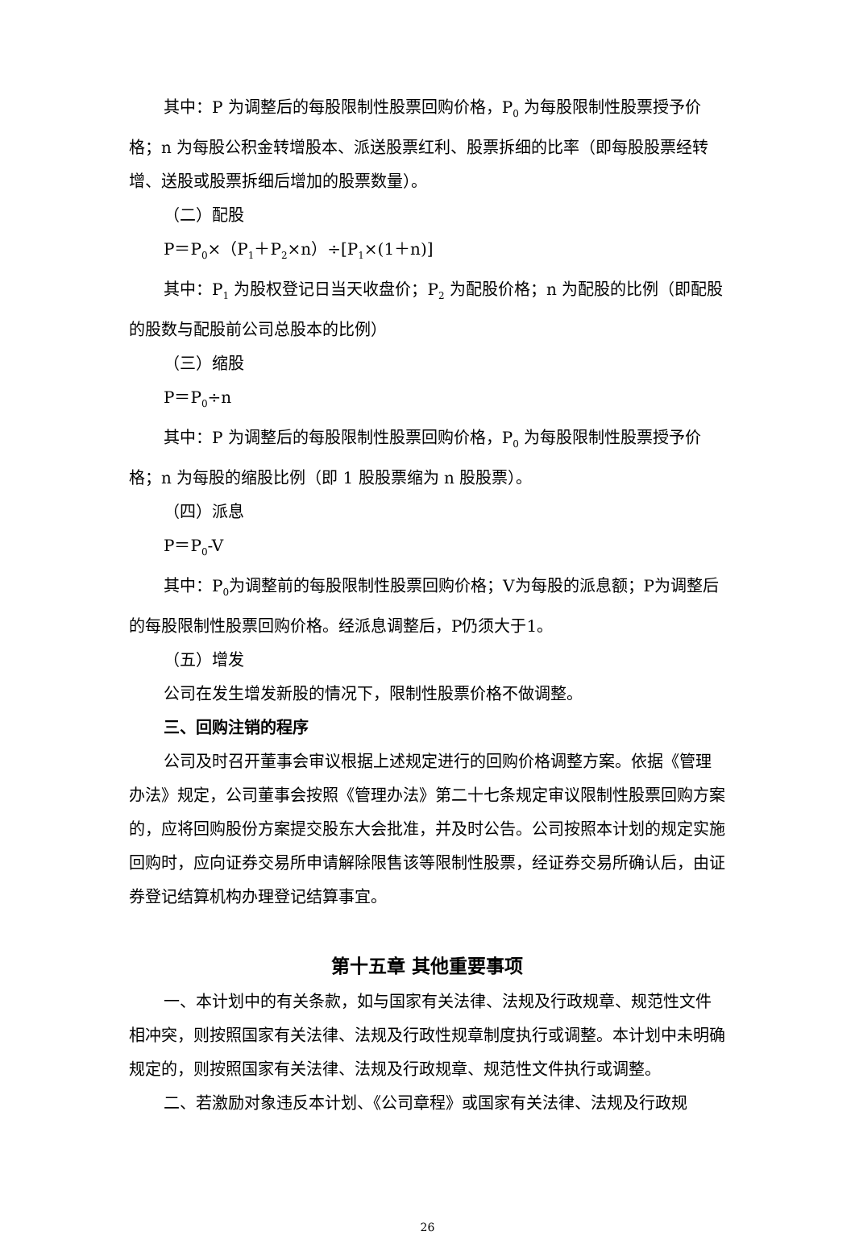其中：P 为调整后的每股限制性股票回购价格，P<sub>0</sub> 为每股限制性股票授予价格；n 为每股公积金转增股本、派送股票红利、股票拆细的比率（即每股股票经转增、送股或股票拆细后增加的股票数量）。
（二）配股
P＝P<sub>0</sub>×（P<sub>1</sub>＋P<sub>2</sub>×n）÷[P<sub>1</sub>×(1＋n)]
其中：P<sub>1</sub> 为股权登记日当天收盘价；P<sub>2</sub> 为配股价格；n 为配股的比例（即配股的股数与配股前公司总股本的比例）
（三）缩股
P＝P<sub>0</sub>÷n
其中：P 为调整后的每股限制性股票回购价格，P<sub>0</sub> 为每股限制性股票授予价格；n 为每股的缩股比例（即 1 股股票缩为 n 股股票）。
（四）派息
P＝P<sub>0</sub>-V
其中：P<sub>0</sub>为调整前的每股限制性股票回购价格；V为每股的派息额；P为调整后的每股限制性股票回购价格。经派息调整后，P仍须大于1。
（五）增发
公司在发生增发新股的情况下，限制性股票价格不做调整。
三、回购注销的程序
公司及时召开董事会审议根据上述规定进行的回购价格调整方案。依据《管理办法》规定，公司董事会按照《管理办法》第二十七条规定审议限制性股票回购方案的，应将回购股份方案提交股东大会批准，并及时公告。公司按照本计划的规定实施回购时，应向证券交易所申请解除限售该等限制性股票，经证券交易所确认后，由证券登记结算机构办理登记结算事宜。
第十五章 其他重要事项
一、本计划中的有关条款，如与国家有关法律、法规及行政规章、规范性文件相冲突，则按照国家有关法律、法规及行政性规章制度执行或调整。本计划中未明确规定的，则按照国家有关法律、法规及行政规章、规范性文件执行或调整。
二、若激励对象违反本计划、《公司章程》或国家有关法律、法规及行政规
26